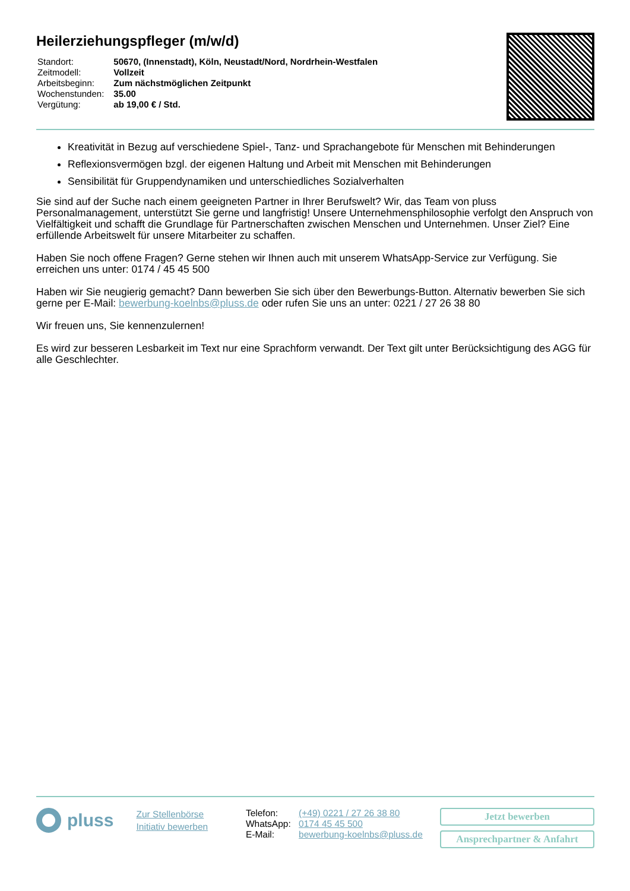Heilerziehungspfleger (m/w/d)
| Standort: | 50670, (Innenstadt), Köln, Neustadt/Nord, Nordrhein-Westfalen |
| Zeitmodell: | Vollzeit |
| Arbeitsbeginn: | Zum nächstmöglichen Zeitpunkt |
| Wochenstunden: | 35.00 |
| Vergütung: | ab 19,00 € / Std. |
Kreativität in Bezug auf verschiedene Spiel-, Tanz- und Sprachangebote für Menschen mit Behinderungen
Reflexionsvermögen bzgl. der eigenen Haltung und Arbeit mit Menschen mit Behinderungen
Sensibilität für Gruppendynamiken und unterschiedliches Sozialverhalten
Sie sind auf der Suche nach einem geeigneten Partner in Ihrer Berufswelt? Wir, das Team von pluss Personalmanagement, unterstützt Sie gerne und langfristig! Unsere Unternehmensphilosophie verfolgt den Anspruch von Vielfältigkeit und schafft die Grundlage für Partnerschaften zwischen Menschen und Unternehmen. Unser Ziel? Eine erfüllende Arbeitswelt für unsere Mitarbeiter zu schaffen.
Haben Sie noch offene Fragen? Gerne stehen wir Ihnen auch mit unserem WhatsApp-Service zur Verfügung. Sie erreichen uns unter: 0174 / 45 45 500
Haben wir Sie neugierig gemacht? Dann bewerben Sie sich über den Bewerbungs-Button. Alternativ bewerben Sie sich gerne per E-Mail: bewerbung-koelnbs@pluss.de oder rufen Sie uns an unter: 0221 / 27 26 38 80
Wir freuen uns, Sie kennenzulernen!
Es wird zur besseren Lesbarkeit im Text nur eine Sprachform verwandt. Der Text gilt unter Berücksichtigung des AGG für alle Geschlechter.
pluss
Zur Stellenbörse
Initiativ bewerben
| Telefon: | (+49) 0221 / 27 26 38 80 |
| WhatsApp: | 0174 45 45 500 |
| E-Mail: | bewerbung-koelnbs@pluss.de |
Jetzt bewerben
Ansprechpartner & Anfahrt